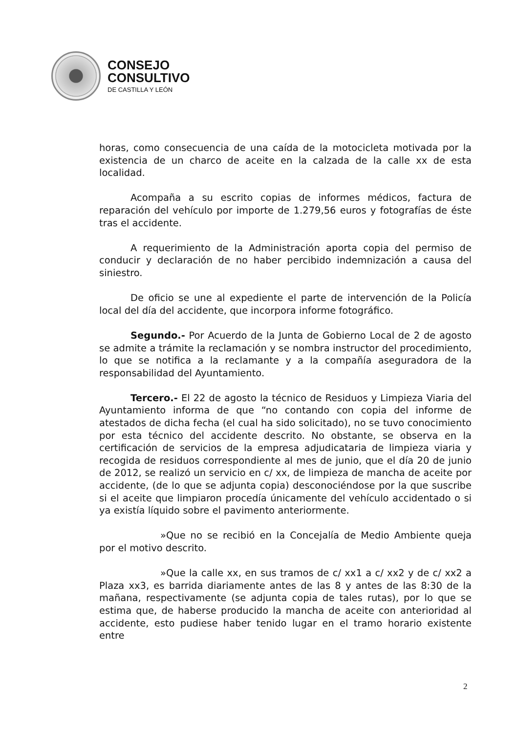CONSEJO
CONSULTIVO
DE CASTILLA Y LEÓN
horas, como consecuencia de una caída de la motocicleta motivada por la existencia de un charco de aceite en la calzada de la calle xx de esta localidad.
Acompaña a su escrito copias de informes médicos, factura de reparación del vehículo por importe de 1.279,56 euros y fotografías de éste tras el accidente.
A requerimiento de la Administración aporta copia del permiso de conducir y declaración de no haber percibido indemnización a causa del siniestro.
De oficio se une al expediente el parte de intervención de la Policía local del día del accidente, que incorpora informe fotográfico.
Segundo.- Por Acuerdo de la Junta de Gobierno Local de 2 de agosto se admite a trámite la reclamación y se nombra instructor del procedimiento, lo que se notifica a la reclamante y a la compañía aseguradora de la responsabilidad del Ayuntamiento.
Tercero.- El 22 de agosto la técnico de Residuos y Limpieza Viaria del Ayuntamiento informa de que “no contando con copia del informe de atestados de dicha fecha (el cual ha sido solicitado), no se tuvo conocimiento por esta técnico del accidente descrito. No obstante, se observa en la certificación de servicios de la empresa adjudicataria de limpieza viaria y recogida de residuos correspondiente al mes de junio, que el día 20 de junio de 2012, se realizó un servicio en c/ xx, de limpieza de mancha de aceite por accidente, (de lo que se adjunta copia) desconociéndose por la que suscribe si el aceite que limpiaron procedía únicamente del vehículo accidentado o si ya existía líquido sobre el pavimento anteriormente.
»Que no se recibió en la Concejalía de Medio Ambiente queja por el motivo descrito.
»Que la calle xx, en sus tramos de c/ xx1 a c/ xx2 y de c/ xx2 a Plaza xx3, es barrida diariamente antes de las 8 y antes de las 8:30 de la mañana, respectivamente (se adjunta copia de tales rutas), por lo que se estima que, de haberse producido la mancha de aceite con anterioridad al accidente, esto pudiese haber tenido lugar en el tramo horario existente entre
2